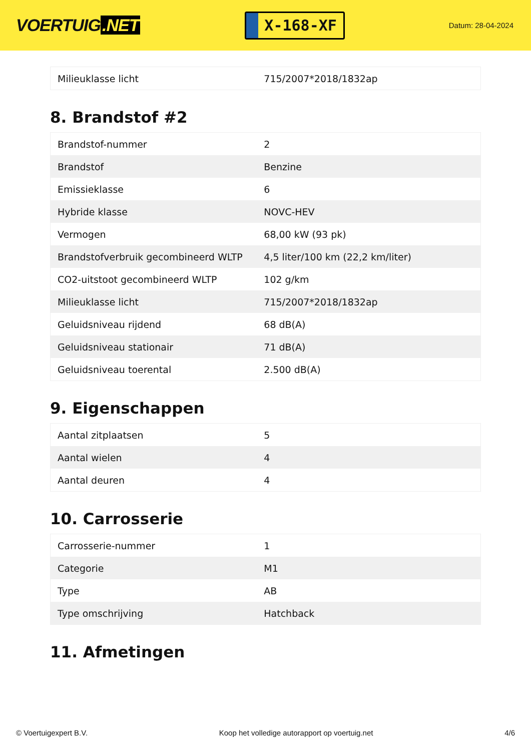VOERTUIG.NET
X-168-XF
Datum: 28-04-2024
| Milieuklasse licht | 715/2007*2018/1832ap |
8. Brandstof #2
| Brandstof-nummer | 2 |
| Brandstof | Benzine |
| Emissieklasse | 6 |
| Hybride klasse | NOVC-HEV |
| Vermogen | 68,00 kW (93 pk) |
| Brandstofverbruik gecombineerd WLTP | 4,5 liter/100 km (22,2 km/liter) |
| CO2-uitstoot gecombineerd WLTP | 102 g/km |
| Milieuklasse licht | 715/2007*2018/1832ap |
| Geluidsniveau rijdend | 68 dB(A) |
| Geluidsniveau stationair | 71 dB(A) |
| Geluidsniveau toerental | 2.500 dB(A) |
9. Eigenschappen
| Aantal zitplaatsen | 5 |
| Aantal wielen | 4 |
| Aantal deuren | 4 |
10. Carrosserie
| Carrosserie-nummer | 1 |
| Categorie | M1 |
| Type | AB |
| Type omschrijving | Hatchback |
11. Afmetingen
© Voertuigexpert B.V. Koop het volledige autorapport op voertuig.net 4/6